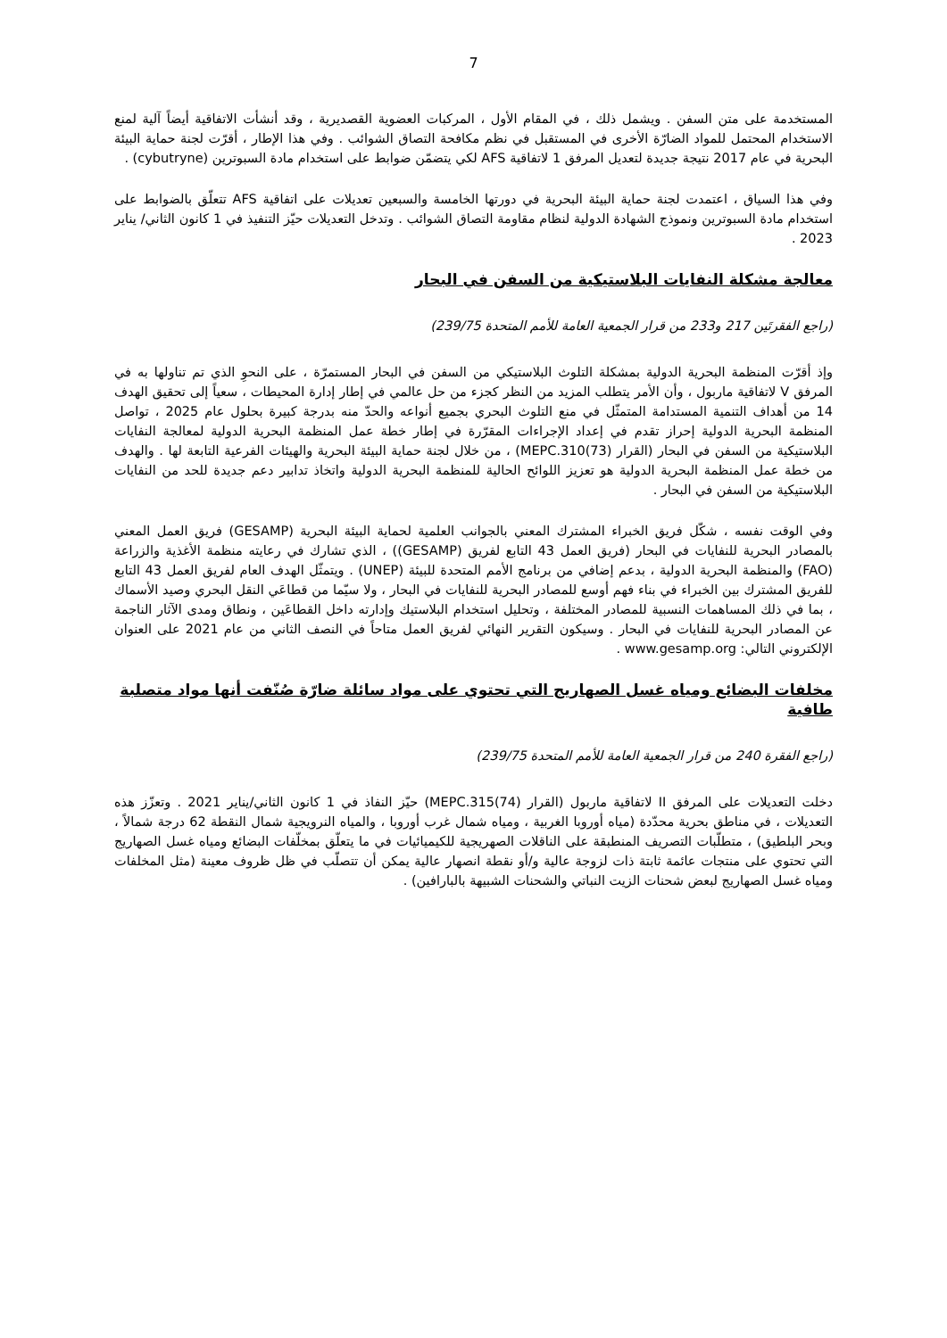7
المستخدمة على متن السفن . ويشمل ذلك ، في المقام الأول ، المركبات العضوية القصديرية ، وقد أنشأت الاتفاقية أيضاً آلية لمنع الاستخدام المحتمل للمواد الضارّة الأخرى في المستقبل في نظم مكافحة التصاق الشوائب . وفي هذا الإطار ، أقرّت لجنة حماية البيئة البحرية في عام 2017 نتيجة جديدة لتعديل المرفق 1 لاتفاقية AFS لكي يتضمّن ضوابط على استخدام مادة السبوترين (cybutryne) .
وفي هذا السياق ، اعتمدت لجنة حماية البيئة البحرية في دورتها الخامسة والسبعين تعديلات على اتفاقية AFS تتعلّق بالضوابط على استخدام مادة السبوترين ونموذج الشهادة الدولية لنظام مقاومة التصاق الشوائب . وتدخل التعديلات حيّز التنفيذ في 1 كانون الثاني/ يناير 2023 .
معالجة مشكلة النفايات البلاستيكية من السفن في البحار
(راجع الفقرتَين 217 و233 من قرار الجمعية العامة للأمم المتحدة 239/75)
وإذ أقرّت المنظمة البحرية الدولية بمشكلة التلوث البلاستيكي من السفن في البحار المستمرّة ، على النحوِ الذي تم تناولها به في المرفق V لاتفاقية ماربول ، وأن الأمر يتطلب المزيد من النظر كجزء من حل عالمي في إطار إدارة المحيطات ، سعياً إلى تحقيق الهدف 14 من أهداف التنمية المستدامة المتمثّل في منع التلوث البحري بجميع أنواعه والحدّ منه بدرجة كبيرة بحلول عام 2025 ، تواصل المنظمة البحرية الدولية إحراز تقدم في إعداد الإجراءات المقرّرة في إطار خطة عمل المنظمة البحرية الدولية لمعالجة النفايات البلاستيكية من السفن في البحار (القرار MEPC.310(73)) ، من خلال لجنة حماية البيئة البحرية والهيئات الفرعية التابعة لها . والهدف من خطة عمل المنظمة البحرية الدولية هو تعزيز اللوائح الحالية للمنظمة البحرية الدولية واتخاذ تدابير دعم جديدة للحد من النفايات البلاستيكية من السفن في البحار .
وفي الوقت نفسه ، شكّل فريق الخبراء المشترك المعني بالجوانب العلمية لحماية البيئة البحرية (GESAMP) فريق العمل المعني بالمصادر البحرية للنفايات في البحار (فريق العمل 43 التابع لفريق (GESAMP)) ، الذي تشارك في رعايته منظمة الأغذية والزراعة (FAO) والمنظمة البحرية الدولية ، بدعم إضافي من برنامج الأمم المتحدة للبيئة (UNEP) . ويتمثّل الهدف العام لفريق العمل 43 التابع للفريق المشترك بين الخبراء في بناء فهم أوسع للمصادر البحرية للنفايات في البحار ، ولا سيّما من قطاعَي النقل البحري وصيد الأسماك ، بما في ذلك المساهمات النسبية للمصادر المختلفة ، وتحليل استخدام البلاستيك وإدارته داخل القطاعَين ، ونطاق ومدى الآثار الناجمة عن المصادر البحرية للنفايات في البحار . وسيكون التقرير النهائي لفريق العمل متاحاً في النصف الثاني من عام 2021 على العنوان الإلكتروني التالي: www.gesamp.org .
مخلفات البضائع ومياه غسل الصهاريج التي تحتوي على مواد سائلة ضارّة صُنّفت أنها مواد متصلبة طافية
(راجع الفقرة 240 من قرار الجمعية العامة للأمم المتحدة 239/75)
دخلت التعديلات على المرفق II لاتفاقية ماربول (القرار MEPC.315(74)) حيّز النفاذ في 1 كانون الثاني/يناير 2021 . وتعزّز هذه التعديلات ، في مناطق بحرية محدّدة (مياه أوروبا الغربية ، ومياه شمال غرب أوروبا ، والمياه النرويجية شمال النقطة 62 درجة شمالاً ، وبحر البلطيق) ، متطلّبات التصريف المنطبقة على الناقلات الصهريجية للكيميائيات في ما يتعلّق بمخلّفات البضائع ومياه غسل الصهاريج التي تحتوي على منتجات عائمة ثابتة ذات لزوجة عالية و/أو نقطة انصهار عالية يمكن أن تتصلّب في ظل ظروف معينة (مثل المخلفات ومياه غسل الصهاريج لبعض شحنات الزيت النباتي والشحنات الشبيهة بالبارافين) .